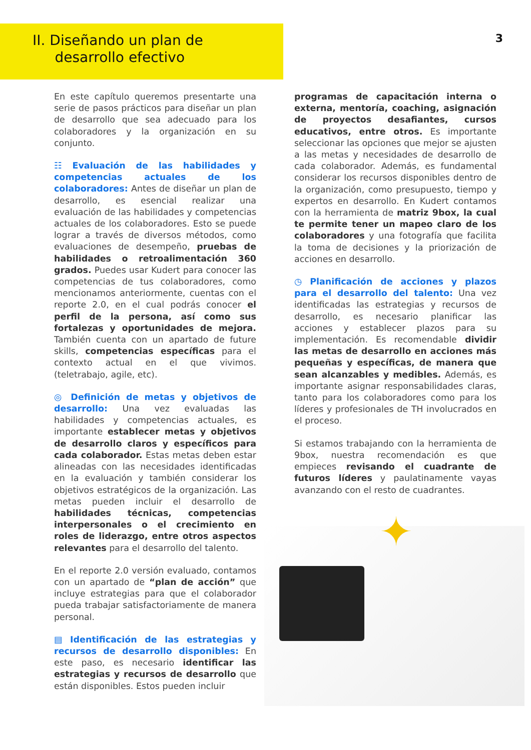II. Diseñando un plan de
desarrollo efectivo
3
En este capítulo queremos presentarte una serie de pasos prácticos para diseñar un plan de desarrollo que sea adecuado para los colaboradores y la organización en su conjunto.
☷ Evaluación de las habilidades y competencias actuales de los colaboradores: Antes de diseñar un plan de desarrollo, es esencial realizar una evaluación de las habilidades y competencias actuales de los colaboradores. Esto se puede lograr a través de diversos métodos, como evaluaciones de desempeño, pruebas de habilidades o retroalimentación 360 grados. Puedes usar Kudert para conocer las competencias de tus colaboradores, como mencionamos anteriormente, cuentas con el reporte 2.0, en el cual podrás conocer el perfil de la persona, así como sus fortalezas y oportunidades de mejora. También cuenta con un apartado de future skills, competencias específicas para el contexto actual en el que vivimos. (teletrabajo, agile, etc).
◎ Definición de metas y objetivos de desarrollo: Una vez evaluadas las habilidades y competencias actuales, es importante establecer metas y objetivos de desarrollo claros y específicos para cada colaborador. Estas metas deben estar alineadas con las necesidades identificadas en la evaluación y también considerar los objetivos estratégicos de la organización. Las metas pueden incluir el desarrollo de habilidades técnicas, competencias interpersonales o el crecimiento en roles de liderazgo, entre otros aspectos relevantes para el desarrollo del talento.
En el reporte 2.0 versión evaluado, contamos con un apartado de “plan de acción” que incluye estrategias para que el colaborador pueda trabajar satisfactoriamente de manera personal.
▤ Identificación de las estrategias y recursos de desarrollo disponibles: En este paso, es necesario identificar las estrategias y recursos de desarrollo que están disponibles. Estos pueden incluir
programas de capacitación interna o externa, mentoría, coaching, asignación de proyectos desafiantes, cursos educativos, entre otros. Es importante seleccionar las opciones que mejor se ajusten a las metas y necesidades de desarrollo de cada colaborador. Además, es fundamental considerar los recursos disponibles dentro de la organización, como presupuesto, tiempo y expertos en desarrollo. En Kudert contamos con la herramienta de matriz 9box, la cual te permite tener un mapeo claro de los colaboradores y una fotografía que facilita la toma de decisiones y la priorización de acciones en desarrollo.
◷ Planificación de acciones y plazos para el desarrollo del talento: Una vez identificadas las estrategias y recursos de desarrollo, es necesario planificar las acciones y establecer plazos para su implementación. Es recomendable dividir las metas de desarrollo en acciones más pequeñas y específicas, de manera que sean alcanzables y medibles. Además, es importante asignar responsabilidades claras, tanto para los colaboradores como para los líderes y profesionales de TH involucrados en el proceso.
Si estamos trabajando con la herramienta de 9box, nuestra recomendación es que empieces revisando el cuadrante de futuros líderes y paulatinamente vayas avanzando con el resto de cuadrantes.
✦